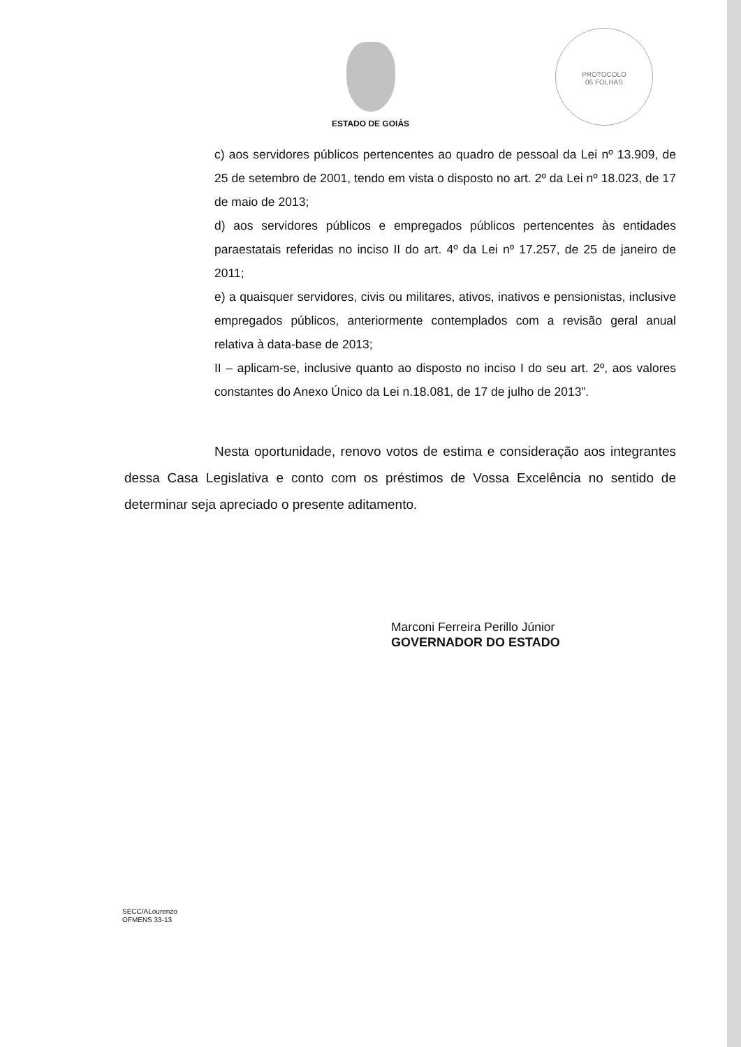PROTOCOLO
06 FOLHAS
ESTADO DE GOIÁS
c) aos servidores públicos pertencentes ao quadro de pessoal da Lei nº 13.909, de 25 de setembro de 2001, tendo em vista o disposto no art. 2º da Lei nº 18.023, de 17 de maio de 2013;
d) aos servidores públicos e empregados públicos pertencentes às entidades paraestatais referidas no inciso II do art. 4º da Lei nº 17.257, de 25 de janeiro de 2011;
e) a quaisquer servidores, civis ou militares, ativos, inativos e pensionistas, inclusive empregados públicos, anteriormente contemplados com a revisão geral anual relativa à data-base de 2013;
II – aplicam-se, inclusive quanto ao disposto no inciso I do seu art. 2º, aos valores constantes do Anexo Único da Lei n.18.081, de 17 de julho de 2013”.
Nesta oportunidade, renovo votos de estima e consideração aos integrantes dessa Casa Legislativa e conto com os préstimos de Vossa Excelência no sentido de determinar seja apreciado o presente aditamento.
Marconi Ferreira Perillo Júnior
GOVERNADOR DO ESTADO
SECC/ALourenzo
OFMENS 33-13